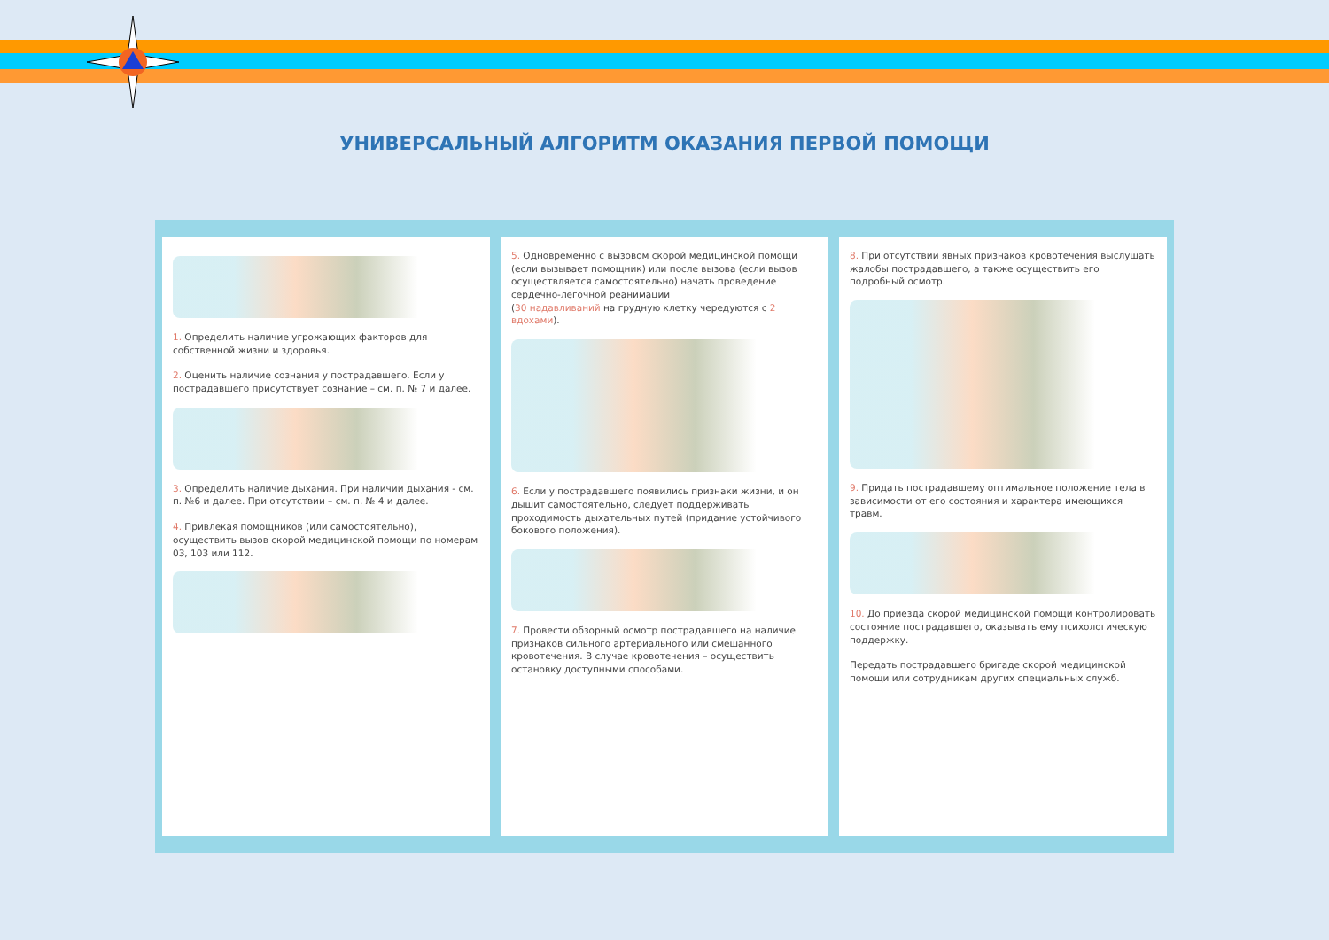УНИВЕРСАЛЬНЫЙ АЛГОРИТМ ОКАЗАНИЯ ПЕРВОЙ ПОМОЩИ
1. Определить наличие угрожающих факторов для собственной жизни и здоровья.
2. Оценить наличие сознания у пострадавшего. Если у пострадавшего присутствует сознание – см. п. № 7 и далее.
3. Определить наличие дыхания. При наличии дыхания - см. п. №6 и далее. При отсутствии – см. п. № 4 и далее.
4. Привлекая помощников (или самостоятельно), осуществить вызов скорой медицинской помощи по номерам 03, 103 или 112.
5. Одновременно с вызовом скорой медицинской помощи (если вызывает помощник) или после вызова (если вызов осуществляется самостоятельно) начать проведение сердечно-легочной реанимации
(30 надавливаний на грудную клетку чередуются с 2 вдохами).
6. Если у пострадавшего появились признаки жизни, и он дышит самостоятельно, следует поддерживать проходимость дыхательных путей (придание устойчивого бокового положения).
7. Провести обзорный осмотр пострадавшего на наличие признаков сильного артериального или смешанного кровотечения. В случае кровотечения – осуществить остановку доступными способами.
8. При отсутствии явных признаков кровотечения выслушать жалобы пострадавшего, а также осуществить его подробный осмотр.
9. Придать пострадавшему оптимальное положение тела в зависимости от его состояния и характера имеющихся травм.
10. До приезда скорой медицинской помощи контролировать состояние пострадавшего, оказывать ему психологическую поддержку.
Передать пострадавшего бригаде скорой медицинской помощи или сотрудникам других специальных служб.